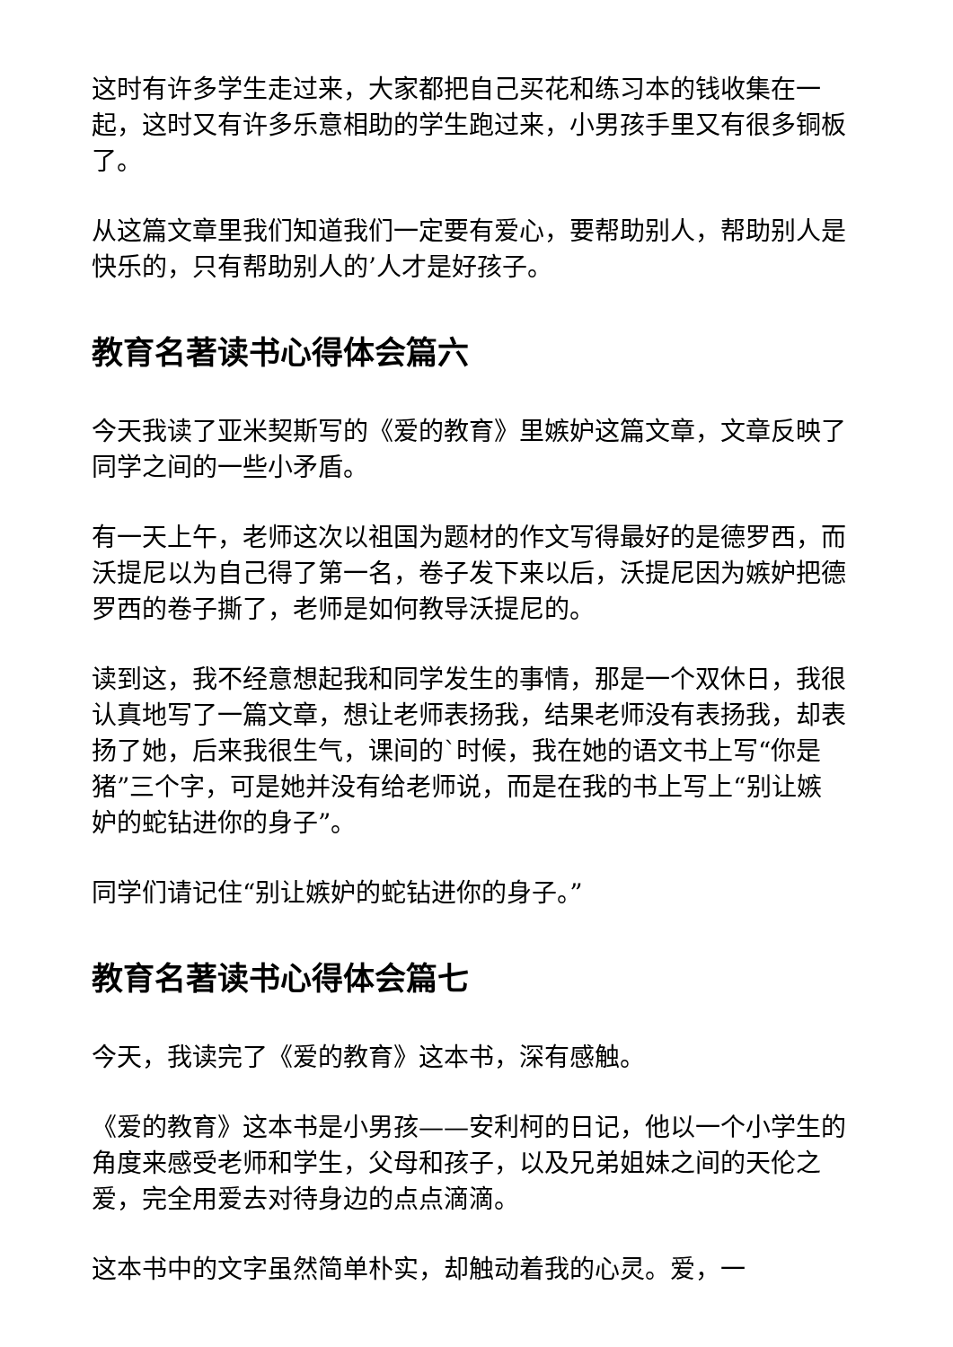这时有许多学生走过来，大家都把自己买花和练习本的钱收集在一起，这时又有许多乐意相助的学生跑过来，小男孩手里又有很多铜板了。
从这篇文章里我们知道我们一定要有爱心，要帮助别人，帮助别人是快乐的，只有帮助别人的’人才是好孩子。
教育名著读书心得体会篇六
今天我读了亚米契斯写的《爱的教育》里嫉妒这篇文章，文章反映了同学之间的一些小矛盾。
有一天上午，老师这次以祖国为题材的作文写得最好的是德罗西，而沃提尼以为自己得了第一名，卷子发下来以后，沃提尼因为嫉妒把德罗西的卷子撕了，老师是如何教导沃提尼的。
读到这，我不经意想起我和同学发生的事情，那是一个双休日，我很认真地写了一篇文章，想让老师表扬我，结果老师没有表扬我，却表扬了她，后来我很生气，课间的`时候，我在她的语文书上写“你是猪”三个字，可是她并没有给老师说，而是在我的书上写上“别让嫉妒的蛇钻进你的身子”。
同学们请记住“别让嫉妒的蛇钻进你的身子。”
教育名著读书心得体会篇七
今天，我读完了《爱的教育》这本书，深有感触。
《爱的教育》这本书是小男孩——安利柯的日记，他以一个小学生的角度来感受老师和学生，父母和孩子，以及兄弟姐妹之间的天伦之爱，完全用爱去对待身边的点点滴滴。
这本书中的文字虽然简单朴实，却触动着我的心灵。爱，一